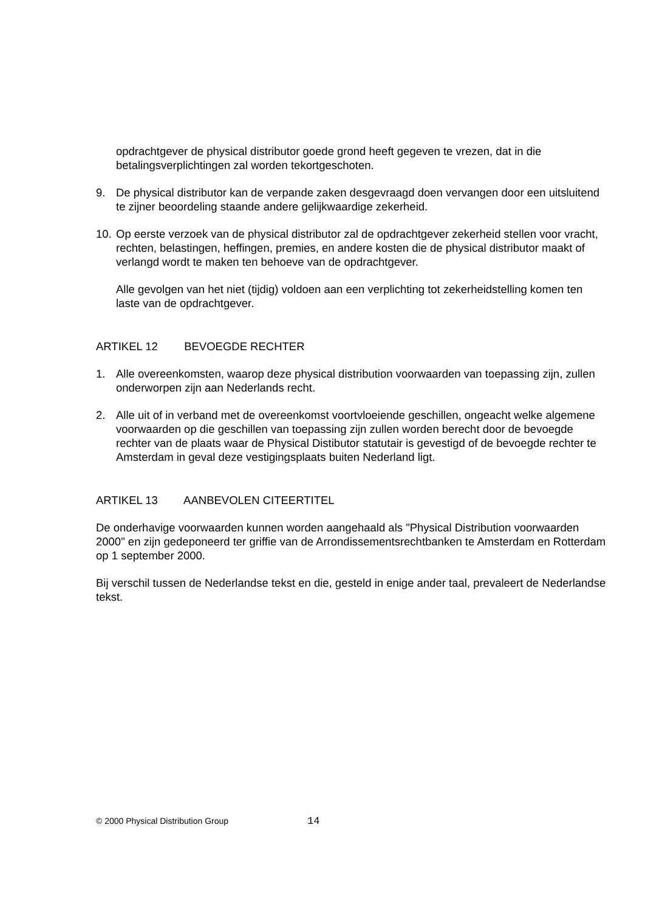opdrachtgever de physical distributor goede grond heeft gegeven te vrezen, dat in die betalingsverplichtingen zal worden tekortgeschoten.
9. De physical distributor kan de verpande zaken desgevraagd doen vervangen door een uitsluitend te zijner beoordeling staande andere gelijkwaardige zekerheid.
10. Op eerste verzoek van de physical distributor zal de opdrachtgever zekerheid stellen voor vracht, rechten, belastingen, heffingen, premies, en andere kosten die de physical distributor maakt of verlangd wordt te maken ten behoeve van de opdrachtgever.
Alle gevolgen van het niet (tijdig) voldoen aan een verplichting tot zekerheidstelling komen ten laste van de opdrachtgever.
ARTIKEL 12 BEVOEGDE RECHTER
1. Alle overeenkomsten, waarop deze physical distribution voorwaarden van toepassing zijn, zullen onderworpen zijn aan Nederlands recht.
2. Alle uit of in verband met de overeenkomst voortvloeiende geschillen, ongeacht welke algemene voorwaarden op die geschillen van toepassing zijn zullen worden berecht door de bevoegde rechter van de plaats waar de Physical Distibutor statutair is gevestigd of de bevoegde rechter te Amsterdam in geval deze vestigingsplaats buiten Nederland ligt.
ARTIKEL 13 AANBEVOLEN CITEERTITEL
De onderhavige voorwaarden kunnen worden aangehaald als "Physical Distribution voorwaarden 2000" en zijn gedeponeerd ter griffie van de Arrondissementsrechtbanken te Amsterdam en Rotterdam op 1 september 2000.
Bij verschil tussen de Nederlandse tekst en die, gesteld in enige ander taal, prevaleert de Nederlandse tekst.
© 2000 Physical Distribution Group 14